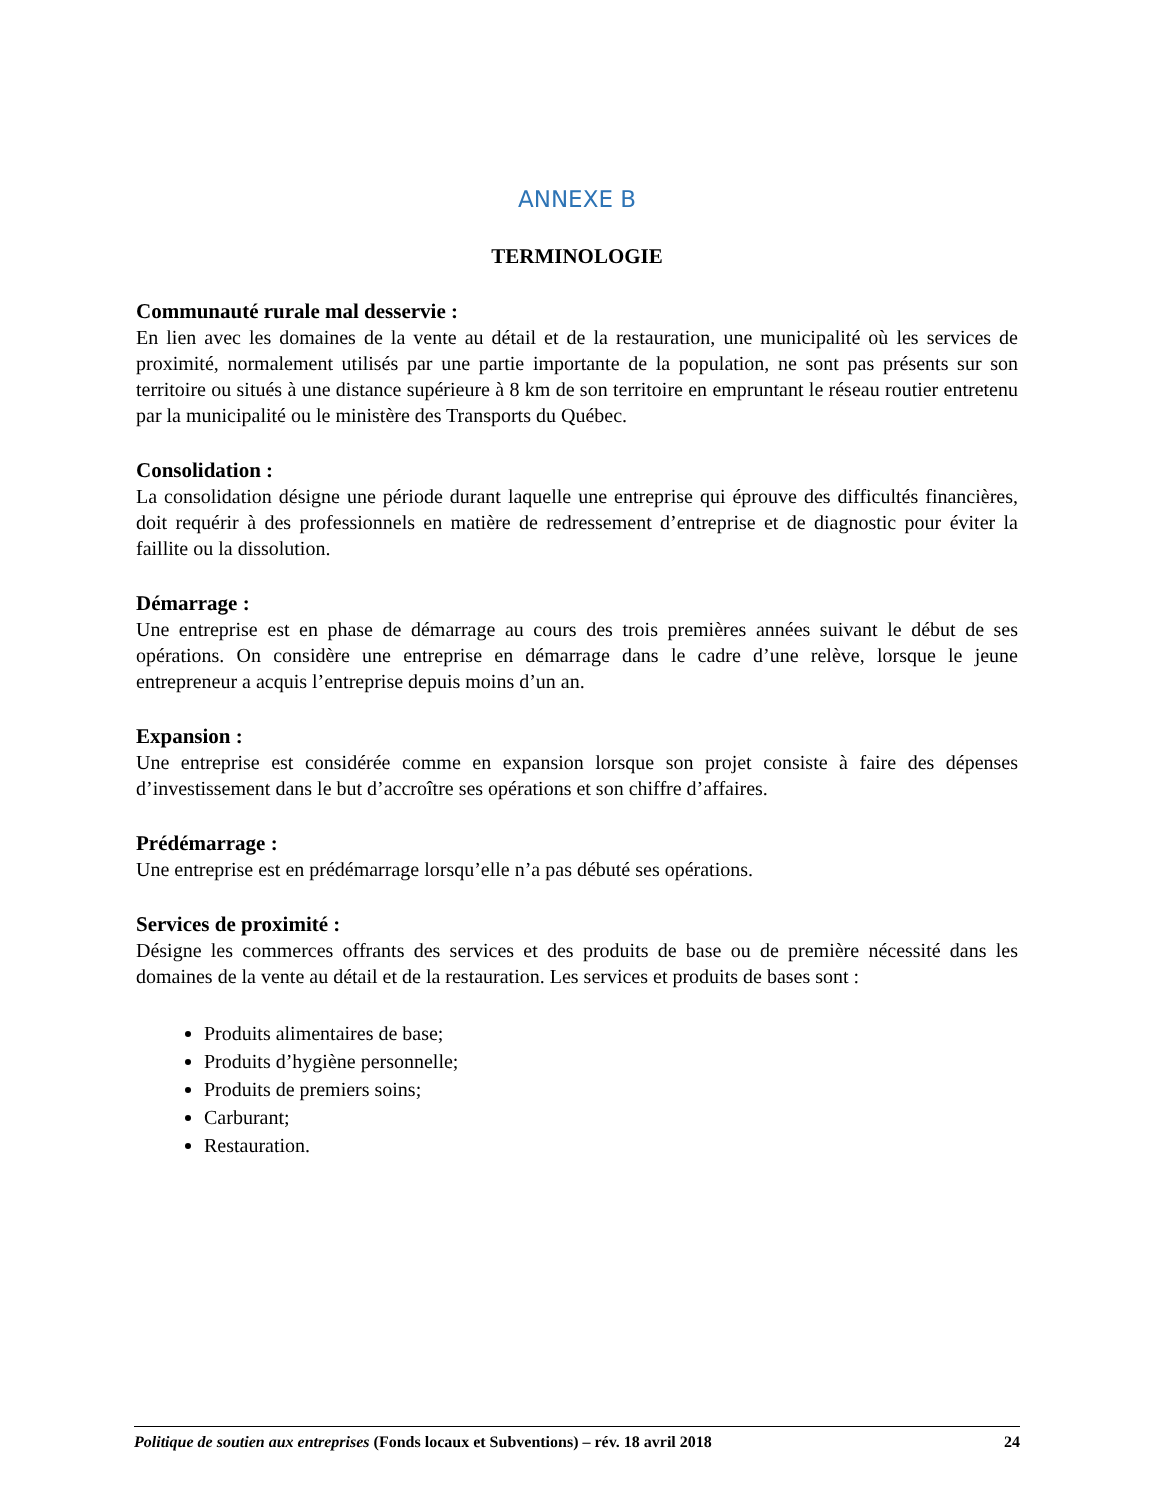ANNEXE B
TERMINOLOGIE
Communauté rurale mal desservie :
En lien avec les domaines de la vente au détail et de la restauration, une municipalité où les services de proximité, normalement utilisés par une partie importante de la population, ne sont pas présents sur son territoire ou situés à une distance supérieure à 8 km de son territoire en empruntant le réseau routier entretenu par la municipalité ou le ministère des Transports du Québec.
Consolidation :
La consolidation désigne une période durant laquelle une entreprise qui éprouve des difficultés financières, doit requérir à des professionnels en matière de redressement d’entreprise et de diagnostic pour éviter la faillite ou la dissolution.
Démarrage :
Une entreprise est en phase de démarrage au cours des trois premières années suivant le début de ses opérations. On considère une entreprise en démarrage dans le cadre d’une relève, lorsque le jeune entrepreneur a acquis l’entreprise depuis moins d’un an.
Expansion :
Une entreprise est considérée comme en expansion lorsque son projet consiste à faire des dépenses d’investissement dans le but d’accroître ses opérations et son chiffre d’affaires.
Prédémarrage :
Une entreprise est en prédémarrage lorsqu’elle n’a pas débuté ses opérations.
Services de proximité :
Désigne les commerces offrants des services et des produits de base ou de première nécessité dans les domaines de la vente au détail et de la restauration. Les services et produits de bases sont :
Produits alimentaires de base;
Produits d’hygiène personnelle;
Produits de premiers soins;
Carburant;
Restauration.
Politique de soutien aux entreprises (Fonds locaux et Subventions) – rév. 18 avril 2018 24